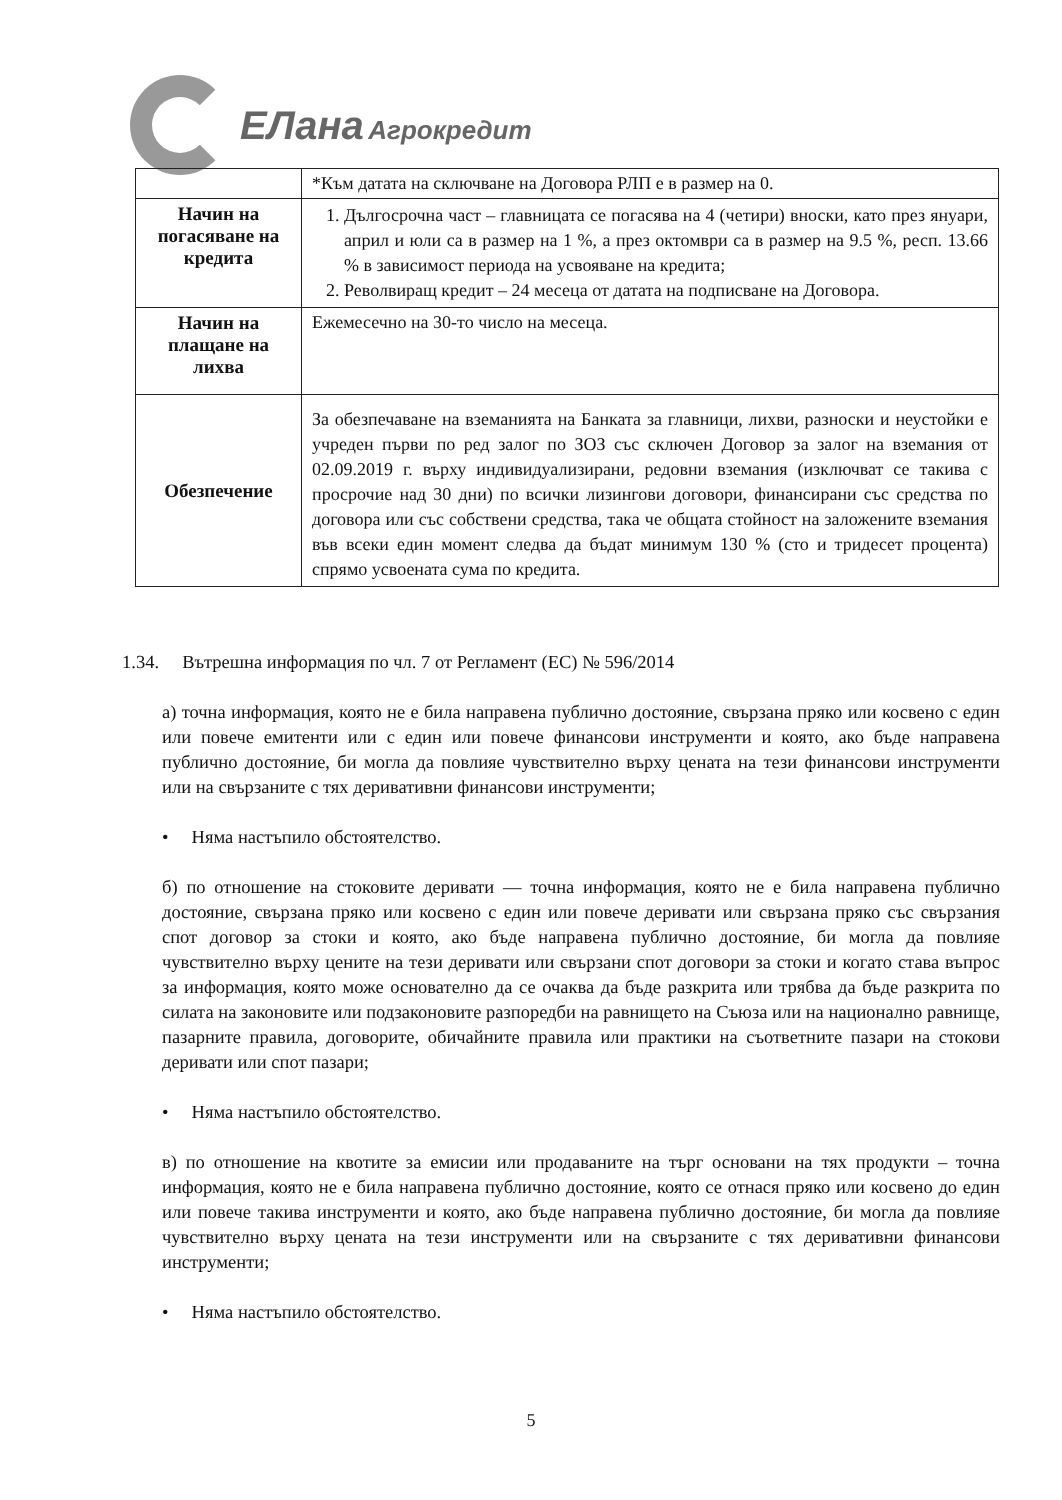ЕЛана Агрокредит
| | *Към датата на сключване на Договора РЛП е в размер на 0. |
| Начин на погасяване на кредита | 1. Дългосрочна част – главницата се погасява на 4 (четири) вноски, като през януари, април и юли са в размер на 1 %, а през октомври са в размер на 9.5 %, респ. 13.66 % в зависимост периода на усвояване на кредита; 2. Револвиращ кредит – 24 месеца от датата на подписване на Договора. |
| Начин на плащане на лихва | Ежемесечно на 30-то число на месеца. |
| Обезпечение | За обезпечаване на вземанията на Банката за главници, лихви, разноски и неустойки е учреден първи по ред залог по ЗОЗ със сключен Договор за залог на вземания от 02.09.2019 г. върху индивидуализирани, редовни вземания (изключват се такива с просрочие над 30 дни) по всички лизингови договори, финансирани със средства по договора или със собствени средства, така че общата стойност на заложените вземания във всеки един момент следва да бъдат минимум 130 % (сто и тридесет процента) спрямо усвоената сума по кредита. |
1.34. Вътрешна информация по чл. 7 от Регламент (ЕС) № 596/2014
а) точна информация, която не е била направена публично достояние, свързана пряко или косвено с един или повече емитенти или с един или повече финансови инструменти и която, ако бъде направена публично достояние, би могла да повлияе чувствително върху цената на тези финансови инструменти или на свързаните с тях деривативни финансови инструменти;
• Няма настъпило обстоятелство.
б) по отношение на стоковите деривати — точна информация, която не е била направена публично достояние, свързана пряко или косвено с един или повече деривати или свързана пряко със свързания спот договор за стоки и която, ако бъде направена публично достояние, би могла да повлияе чувствително върху цените на тези деривати или свързани спот договори за стоки и когато става въпрос за информация, която може основателно да се очаква да бъде разкрита или трябва да бъде разкрита по силата на законовите или подзаконовите разпоредби на равнището на Съюза или на национално равнище, пазарните правила, договорите, обичайните правила или практики на съответните пазари на стокови деривати или спот пазари;
• Няма настъпило обстоятелство.
в) по отношение на квотите за емисии или продаваните на търг основани на тях продукти – точна информация, която не е била направена публично достояние, която се отнася пряко или косвено до един или повече такива инструменти и която, ако бъде направена публично достояние, би могла да повлияе чувствително върху цената на тези инструменти или на свързаните с тях деривативни финансови инструменти;
• Няма настъпило обстоятелство.
5